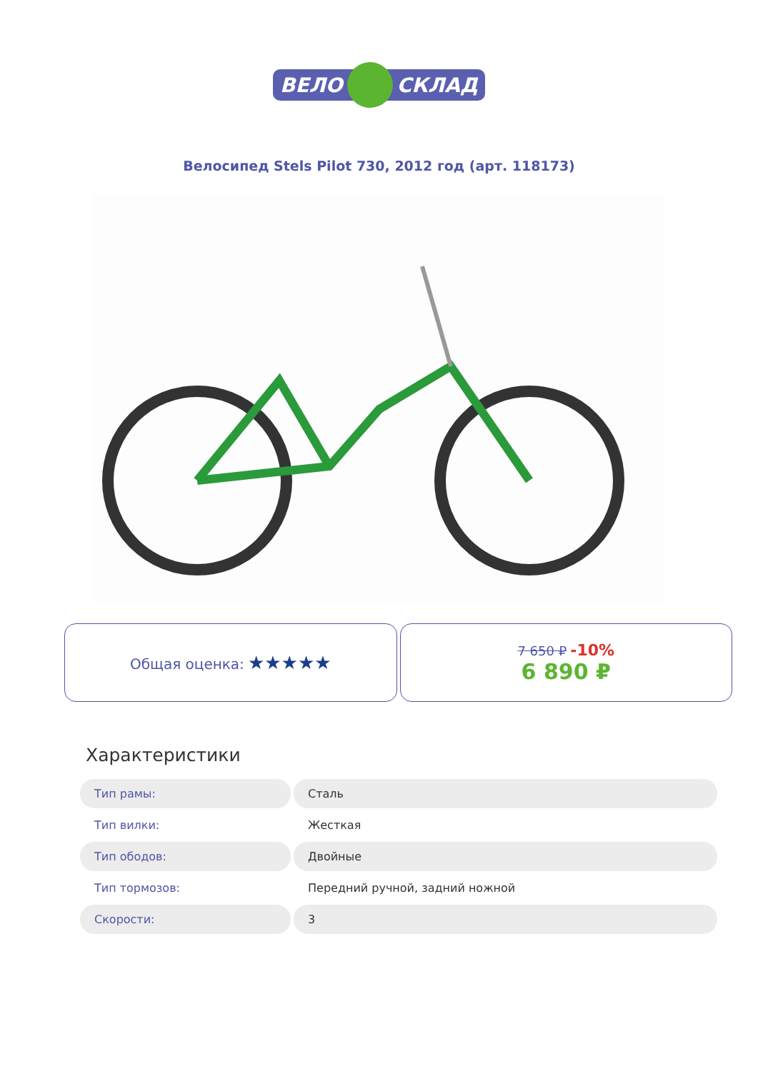ВЕЛО
СКЛАД
Велосипед Stels Pilot 730, 2012 год (арт. 118173)
Общая оценка: ★★★★★
7 650 ₽ -10%
6 890 ₽
Характеристики
| Тип рамы: | Сталь |
| Тип вилки: | Жесткая |
| Тип ободов: | Двойные |
| Тип тормозов: | Передний ручной, задний ножной |
| Скорости: | 3 |